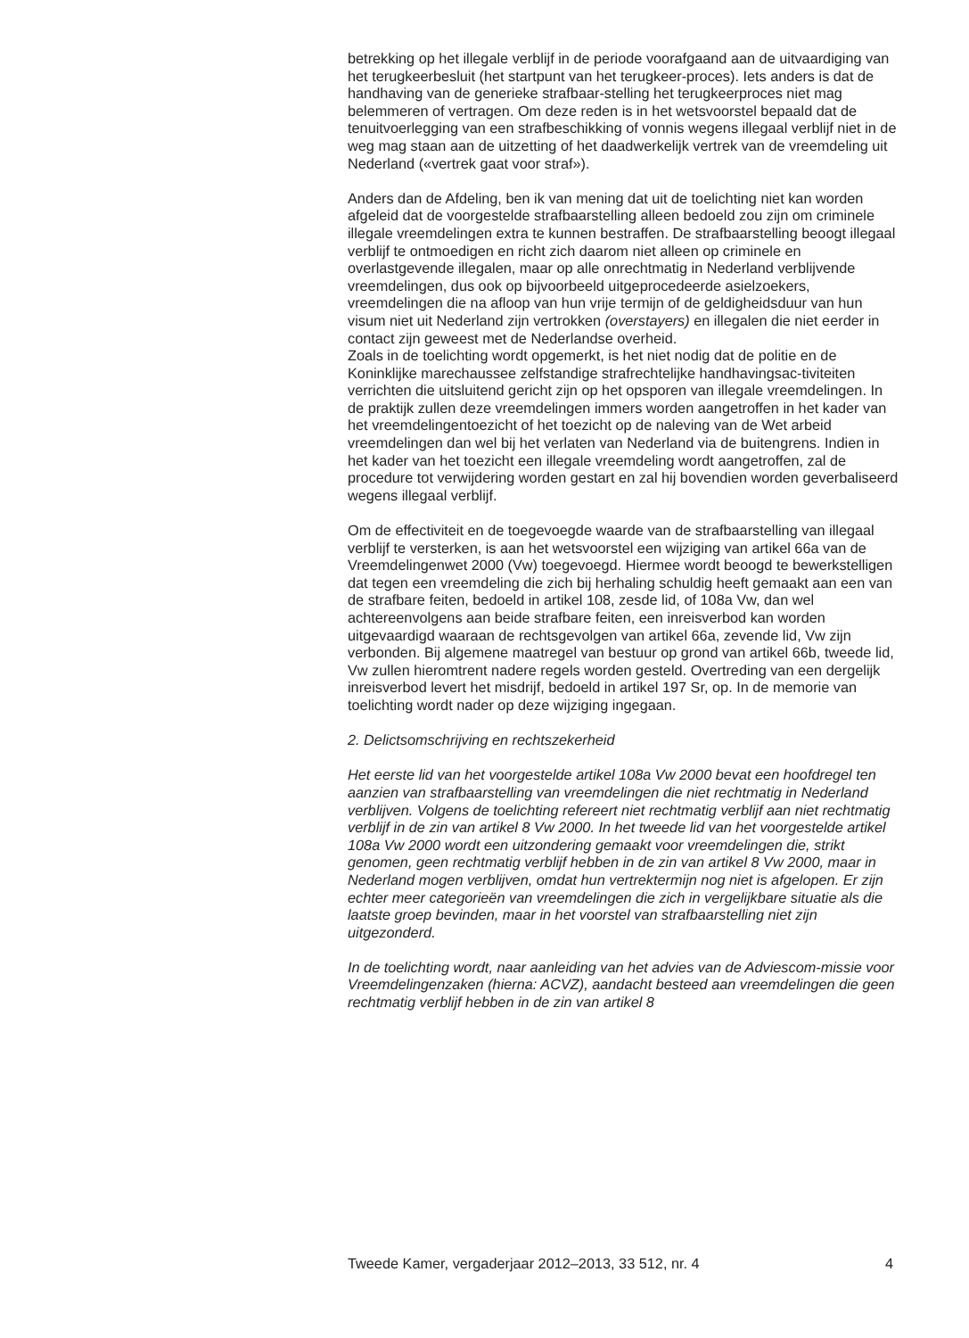betrekking op het illegale verblijf in de periode voorafgaand aan de uitvaardiging van het terugkeerbesluit (het startpunt van het terugkeer-proces). Iets anders is dat de handhaving van de generieke strafbaar-stelling het terugkeerproces niet mag belemmeren of vertragen. Om deze reden is in het wetsvoorstel bepaald dat de tenuitvoerlegging van een strafbeschikking of vonnis wegens illegaal verblijf niet in de weg mag staan aan de uitzetting of het daadwerkelijk vertrek van de vreemdeling uit Nederland («vertrek gaat voor straf»).
Anders dan de Afdeling, ben ik van mening dat uit de toelichting niet kan worden afgeleid dat de voorgestelde strafbaarstelling alleen bedoeld zou zijn om criminele illegale vreemdelingen extra te kunnen bestraffen. De strafbaarstelling beoogt illegaal verblijf te ontmoedigen en richt zich daarom niet alleen op criminele en overlastgevende illegalen, maar op alle onrechtmatig in Nederland verblijvende vreemdelingen, dus ook op bijvoorbeeld uitgeprocedeerde asielzoekers, vreemdelingen die na afloop van hun vrije termijn of de geldigheidsduur van hun visum niet uit Nederland zijn vertrokken (overstayers) en illegalen die niet eerder in contact zijn geweest met de Nederlandse overheid.
Zoals in de toelichting wordt opgemerkt, is het niet nodig dat de politie en de Koninklijke marechaussee zelfstandige strafrechtelijke handhavingsac-tiviteiten verrichten die uitsluitend gericht zijn op het opsporen van illegale vreemdelingen. In de praktijk zullen deze vreemdelingen immers worden aangetroffen in het kader van het vreemdelingentoezicht of het toezicht op de naleving van de Wet arbeid vreemdelingen dan wel bij het verlaten van Nederland via de buitengrens. Indien in het kader van het toezicht een illegale vreemdeling wordt aangetroffen, zal de procedure tot verwijdering worden gestart en zal hij bovendien worden geverbaliseerd wegens illegaal verblijf.
Om de effectiviteit en de toegevoegde waarde van de strafbaarstelling van illegaal verblijf te versterken, is aan het wetsvoorstel een wijziging van artikel 66a van de Vreemdelingenwet 2000 (Vw) toegevoegd. Hiermee wordt beoogd te bewerkstelligen dat tegen een vreemdeling die zich bij herhaling schuldig heeft gemaakt aan een van de strafbare feiten, bedoeld in artikel 108, zesde lid, of 108a Vw, dan wel achtereenvolgens aan beide strafbare feiten, een inreisverbod kan worden uitgevaardigd waaraan de rechtsgevolgen van artikel 66a, zevende lid, Vw zijn verbonden. Bij algemene maatregel van bestuur op grond van artikel 66b, tweede lid, Vw zullen hieromtrent nadere regels worden gesteld. Overtreding van een dergelijk inreisverbod levert het misdrijf, bedoeld in artikel 197 Sr, op. In de memorie van toelichting wordt nader op deze wijziging ingegaan.
2. Delictsomschrijving en rechtszekerheid
Het eerste lid van het voorgestelde artikel 108a Vw 2000 bevat een hoofdregel ten aanzien van strafbaarstelling van vreemdelingen die niet rechtmatig in Nederland verblijven. Volgens de toelichting refereert niet rechtmatig verblijf aan niet rechtmatig verblijf in de zin van artikel 8 Vw 2000. In het tweede lid van het voorgestelde artikel 108a Vw 2000 wordt een uitzondering gemaakt voor vreemdelingen die, strikt genomen, geen rechtmatig verblijf hebben in de zin van artikel 8 Vw 2000, maar in Nederland mogen verblijven, omdat hun vertrektermijn nog niet is afgelopen. Er zijn echter meer categorieën van vreemdelingen die zich in vergelijkbare situatie als die laatste groep bevinden, maar in het voorstel van strafbaarstelling niet zijn uitgezonderd.
In de toelichting wordt, naar aanleiding van het advies van de Adviescom-missie voor Vreemdelingenzaken (hierna: ACVZ), aandacht besteed aan vreemdelingen die geen rechtmatig verblijf hebben in de zin van artikel 8
Tweede Kamer, vergaderjaar 2012–2013, 33 512, nr. 4 4